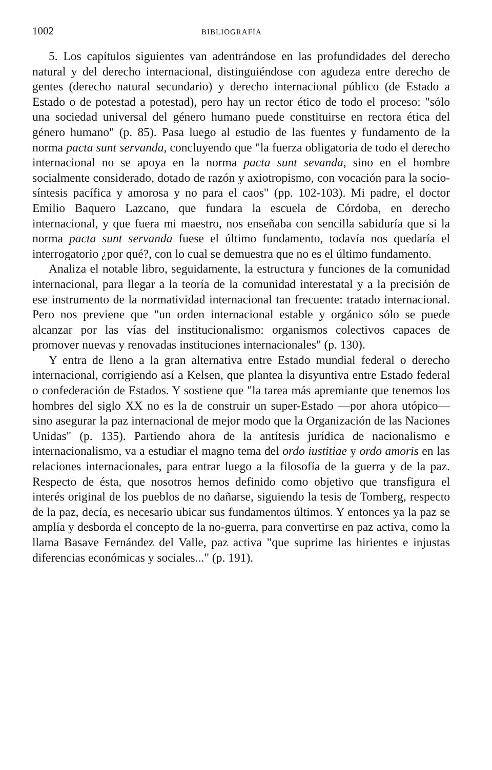1002 BIBLIOGRAFÍA
5. Los capítulos siguientes van adentrándose en las profundidades del derecho natural y del derecho internacional, distinguiéndose con agudeza entre derecho de gentes (derecho natural secundario) y derecho internacional público (de Estado a Estado o de potestad a potestad), pero hay un rector ético de todo el proceso: "sólo una sociedad universal del género humano puede constituirse en rectora ética del género humano" (p. 85). Pasa luego al estudio de las fuentes y fundamento de la norma pacta sunt servanda, concluyendo que "la fuerza obligatoria de todo el derecho internacional no se apoya en la norma pacta sunt sevanda, sino en el hombre socialmente considerado, dotado de razón y axiotropismo, con vocación para la socio-síntesis pacífica y amorosa y no para el caos" (pp. 102-103). Mi padre, el doctor Emilio Baquero Lazcano, que fundara la escuela de Córdoba, en derecho internacional, y que fuera mi maestro, nos enseñaba con sencilla sabiduría que si la norma pacta sunt servanda fuese el último fundamento, todavía nos quedaría el interrogatorio ¿por qué?, con lo cual se demuestra que no es el último fundamento.
Analiza el notable libro, seguidamente, la estructura y funciones de la comunidad internacional, para llegar a la teoría de la comunidad interestatal y a la precisión de ese instrumento de la normatividad internacional tan frecuente: tratado internacional. Pero nos previene que "un orden internacional estable y orgánico sólo se puede alcanzar por las vías del institucionalismo: organismos colectivos capaces de promover nuevas y renovadas instituciones internacionales" (p. 130).
Y entra de lleno a la gran alternativa entre Estado mundial federal o derecho internacional, corrigiendo así a Kelsen, que plantea la disyuntiva entre Estado federal o confederación de Estados. Y sostiene que "la tarea más apremiante que tenemos los hombres del siglo XX no es la de construir un super-Estado —por ahora utópico— sino asegurar la paz internacional de mejor modo que la Organización de las Naciones Unidas" (p. 135). Partiendo ahora de la antítesis jurídica de nacionalismo e internacionalismo, va a estudiar el magno tema del ordo iustitiae y ordo amoris en las relaciones internacionales, para entrar luego a la filosofía de la guerra y de la paz. Respecto de ésta, que nosotros hemos definido como objetivo que transfigura el interés original de los pueblos de no dañarse, siguiendo la tesis de Tomberg, respecto de la paz, decía, es necesario ubicar sus fundamentos últimos. Y entonces ya la paz se amplía y desborda el concepto de la no-guerra, para convertirse en paz activa, como la llama Basave Fernández del Valle, paz activa "que suprime las hirientes e injustas diferencias económicas y sociales..." (p. 191).